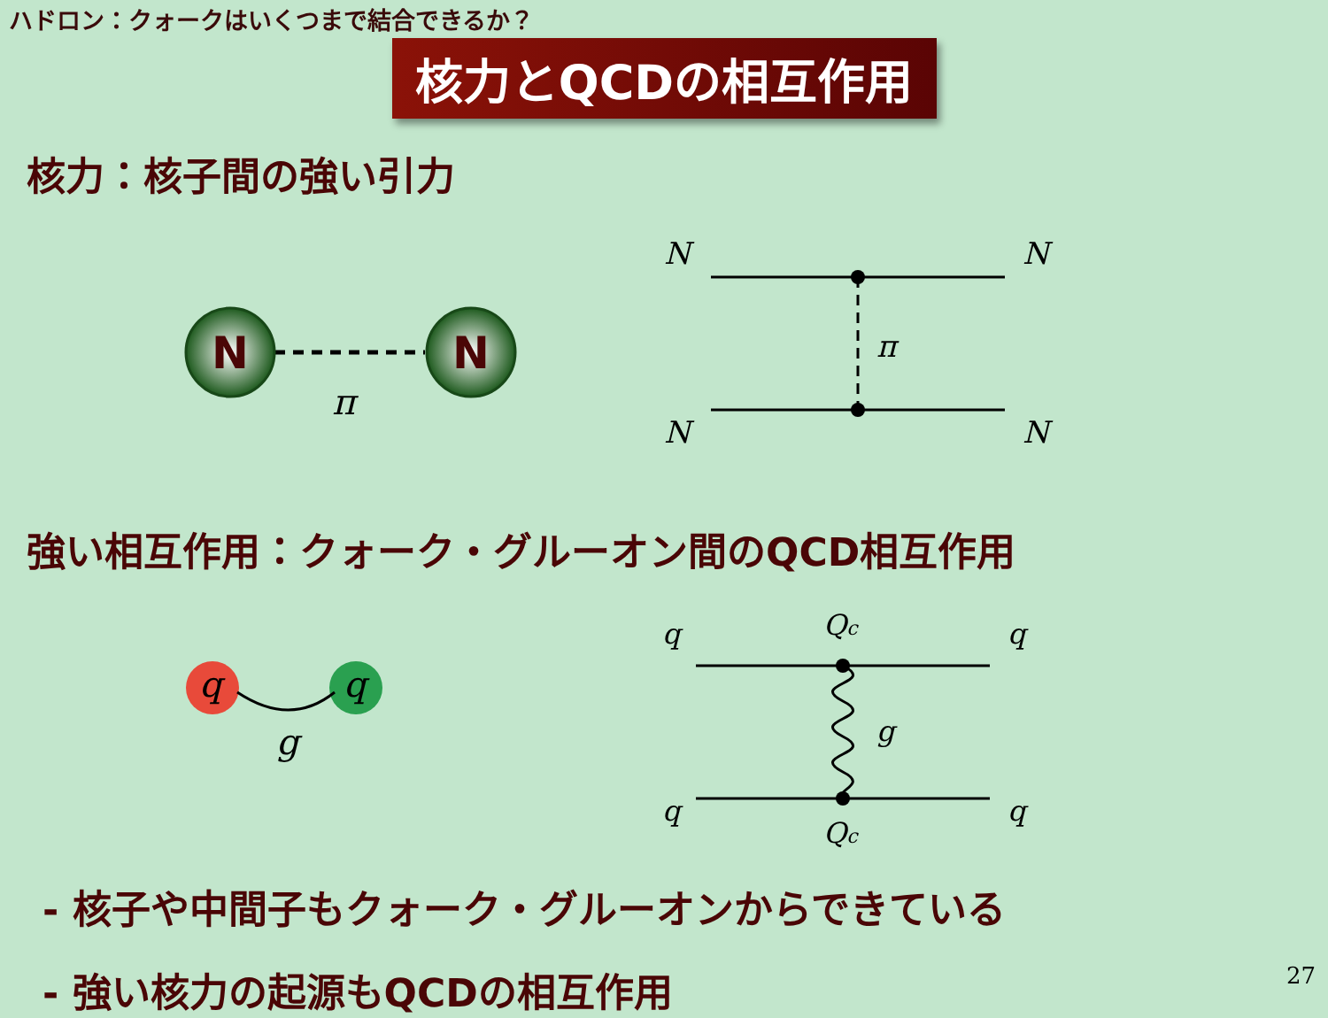ハドロン：クォークはいくつまで結合できるか？
核力とQCDの相互作用
核力：核子間の強い引力
N
N
π
N
N
N
N
π
強い相互作用：クォーク・グルーオン間のQCD相互作用
q
q
g
q
q
q
q
Qc
Qc
g
- 核子や中間子もクォーク・グルーオンからできている
- 強い核力の起源もQCDの相互作用
27